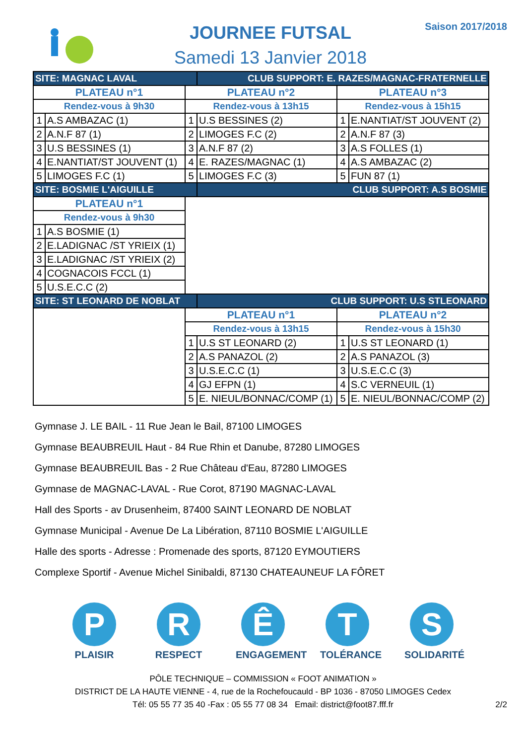JOURNEE FUTSAL
Samedi 13 Janvier 2018
Saison 2017/2018
| SITE: MAGNAC LAVAL | | | CLUB SUPPORT: E. RAZES/MAGNAC-FRATERNELLE | | |
| PLATEAU n°1 | | PLATEAU n°2 | | PLATEAU n°3 | |
| Rendez-vous à 9h30 | | Rendez-vous à 13h15 | | Rendez-vous à 15h15 | |
| 1 | A.S AMBAZAC (1) | 1 | U.S BESSINES (2) | 1 | E.NANTIAT/ST JOUVENT (2) |
| 2 | A.N.F 87 (1) | 2 | LIMOGES F.C (2) | 2 | A.N.F 87 (3) |
| 3 | U.S BESSINES (1) | 3 | A.N.F 87 (2) | 3 | A.S FOLLES (1) |
| 4 | E.NANTIAT/ST JOUVENT (1) | 4 | E. RAZES/MAGNAC (1) | 4 | A.S AMBAZAC (2) |
| 5 | LIMOGES F.C (1) | 5 | LIMOGES F.C (3) | 5 | FUN 87 (1) |
| SITE: BOSMIE L'AIGUILLE | | | CLUB SUPPORT: A.S BOSMIE | | |
| PLATEAU n°1 | | | | | |
| Rendez-vous à 9h30 | | | | | |
| 1 | A.S BOSMIE (1) | | | | |
| 2 | E.LADIGNAC /ST YRIEIX (1) | | | | |
| 3 | E.LADIGNAC /ST YRIEIX (2) | | | | |
| 4 | COGNACOIS FCCL (1) | | | | |
| 5 | U.S.E.C.C (2) | | | | |
| SITE: ST LEONARD DE NOBLAT | | | CLUB SUPPORT: U.S STLEONARD | | |
| | | PLATEAU n°1 | | PLATEAU n°2 | |
| | | Rendez-vous à 13h15 | | Rendez-vous à 15h30 | |
| | | 1 | U.S ST LEONARD (2) | 1 | U.S ST LEONARD (1) |
| | | 2 | A.S PANAZOL (2) | 2 | A.S PANAZOL (3) |
| | | 3 | U.S.E.C.C (1) | 3 | U.S.E.C.C (3) |
| | | 4 | GJ EFPN (1) | 4 | S.C VERNEUIL (1) |
| | | 5 | E. NIEUL/BONNAC/COMP (1) | 5 | E. NIEUL/BONNAC/COMP (2) |
Gymnase J. LE BAIL - 11 Rue Jean le Bail, 87100 LIMOGES
Gymnase BEAUBREUIL Haut - 84 Rue Rhin et Danube, 87280 LIMOGES
Gymnase BEAUBREUIL Bas - 2 Rue Château d'Eau, 87280 LIMOGES
Gymnase de MAGNAC-LAVAL - Rue Corot, 87190 MAGNAC-LAVAL
Hall des Sports - av Drusenheim, 87400 SAINT LEONARD DE NOBLAT
Gymnase Municipal - Avenue De La Libération, 87110 BOSMIE L'AIGUILLE
Halle des sports - Adresse : Promenade des sports, 87120 EYMOUTIERS
Complexe Sportif - Avenue Michel Sinibaldi, 87130 CHATEAUNEUF LA FÔRET
P
PLAISIR
R
RESPECT
Ê
ENGAGEMENT
T
TOLÉRANCE
S
SOLIDARITÉ
PÔLE TECHNIQUE – COMMISSION « FOOT ANIMATION »
DISTRICT DE LA HAUTE VIENNE - 4, rue de la Rochefoucauld - BP 1036 - 87050 LIMOGES Cedex
Tél: 05 55 77 35 40 -Fax : 05 55 77 08 34 Email: district@foot87.fff.fr
2/2